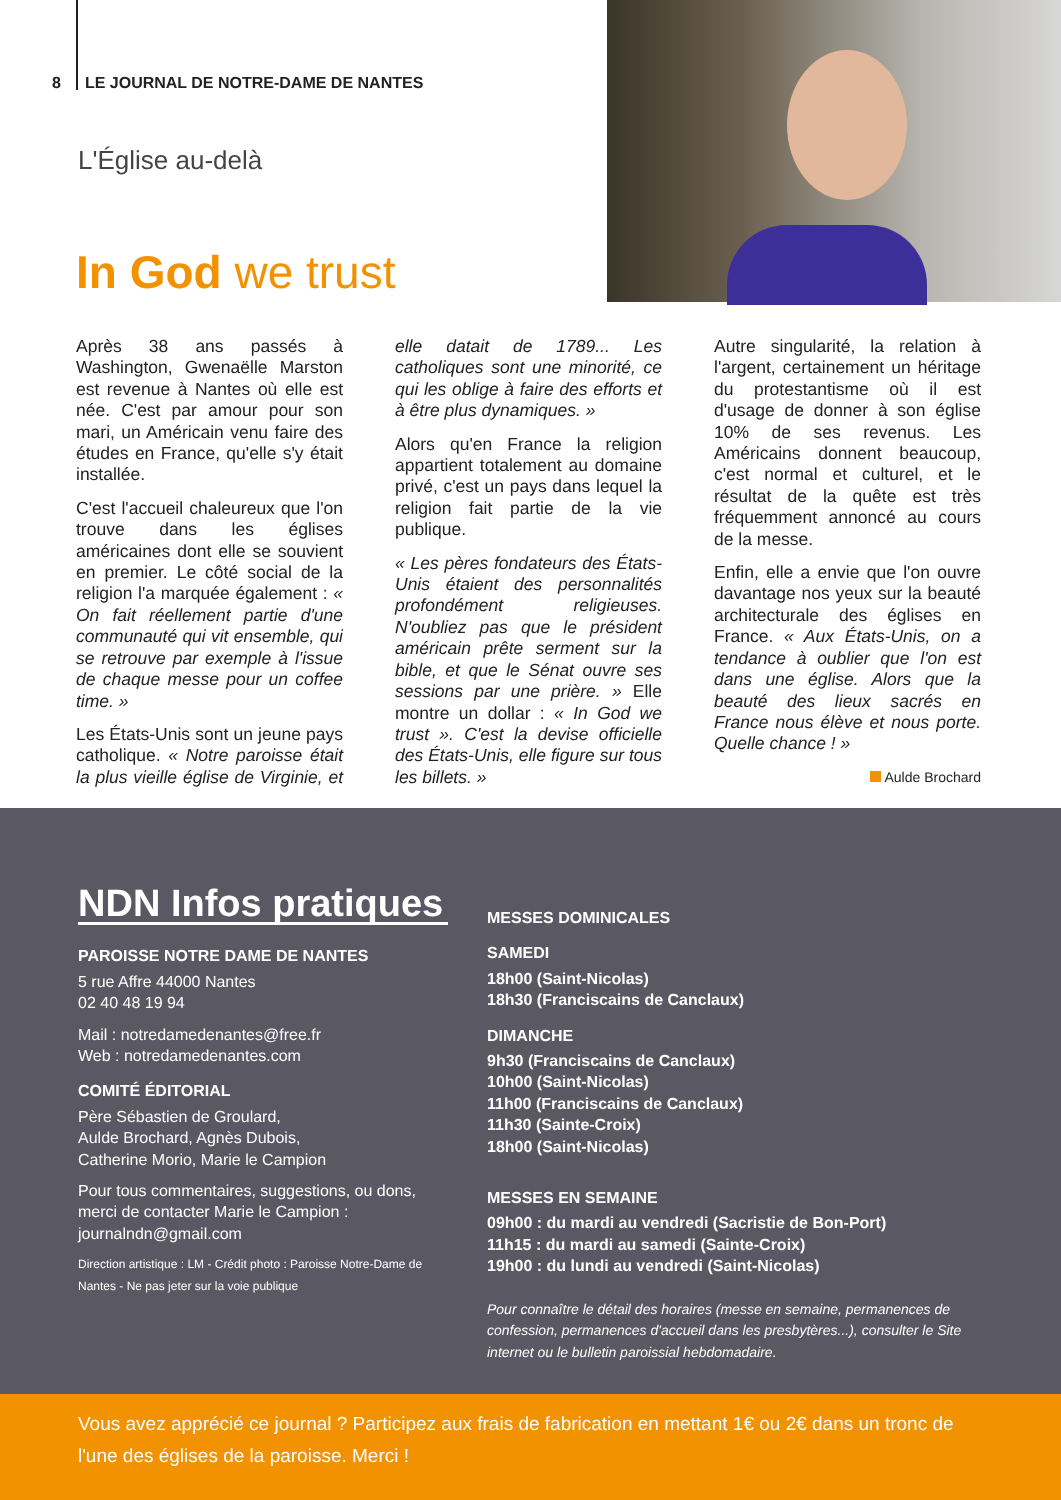8 LE JOURNAL DE NOTRE-DAME DE NANTES
L'Église au-delà
In God we trust
Après 38 ans passés à Washington, Gwenaëlle Marston est revenue à Nantes où elle est née. C'est par amour pour son mari, un Américain venu faire des études en France, qu'elle s'y était installée.
C'est l'accueil chaleureux que l'on trouve dans les églises américaines dont elle se souvient en premier. Le côté social de la religion l'a marquée également : « On fait réellement partie d'une communauté qui vit ensemble, qui se retrouve par exemple à l'issue de chaque messe pour un coffee time. »
Les États-Unis sont un jeune pays catholique. « Notre paroisse était la plus vieille église de Virginie, et elle datait de 1789... Les catholiques sont une minorité, ce qui les oblige à faire des efforts et à être plus dynamiques. »
Alors qu'en France la religion appartient totalement au domaine privé, c'est un pays dans lequel la religion fait partie de la vie publique.
« Les pères fondateurs des États-Unis étaient des personnalités profondément religieuses. N'oubliez pas que le président américain prête serment sur la bible, et que le Sénat ouvre ses sessions par une prière. » Elle montre un dollar : « In God we trust ». C'est la devise officielle des États-Unis, elle figure sur tous les billets. »
Autre singularité, la relation à l'argent, certainement un héritage du protestantisme où il est d'usage de donner à son église 10% de ses revenus. Les Américains donnent beaucoup, c'est normal et culturel, et le résultat de la quête est très fréquemment annoncé au cours de la messe.
Enfin, elle a envie que l'on ouvre davantage nos yeux sur la beauté architecturale des églises en France. « Aux États-Unis, on a tendance à oublier que l'on est dans une église. Alors que la beauté des lieux sacrés en France nous élève et nous porte. Quelle chance ! »
Aulde Brochard
NDN Infos pratiques
PAROISSE NOTRE DAME DE NANTES
5 rue Affre 44000 Nantes
02 40 48 19 94
Mail : notredamedenantes@free.fr
Web : notredamedenantes.com
COMITÉ ÉDITORIAL
Père Sébastien de Groulard,
Aulde Brochard, Agnès Dubois,
Catherine Morio, Marie le Campion
Pour tous commentaires, suggestions, ou dons, merci de contacter Marie le Campion : journalndn@gmail.com
Direction artistique : LM - Crédit photo : Paroisse Notre-Dame de Nantes - Ne pas jeter sur la voie publique
MESSES DOMINICALES
SAMEDI
18h00 (Saint-Nicolas)
18h30 (Franciscains de Canclaux)
DIMANCHE
9h30 (Franciscains de Canclaux)
10h00 (Saint-Nicolas)
11h00 (Franciscains de Canclaux)
11h30 (Sainte-Croix)
18h00 (Saint-Nicolas)
MESSES EN SEMAINE
09h00 : du mardi au vendredi (Sacristie de Bon-Port)
11h15 : du mardi au samedi (Sainte-Croix)
19h00 : du lundi au vendredi (Saint-Nicolas)
Pour connaître le détail des horaires (messe en semaine, permanences de confession, permanences d'accueil dans les presbytères...), consulter le Site internet ou le bulletin paroissial hebdomadaire.
Vous avez apprécié ce journal ? Participez aux frais de fabrication en mettant 1€ ou 2€ dans un tronc de l'une des églises de la paroisse. Merci !